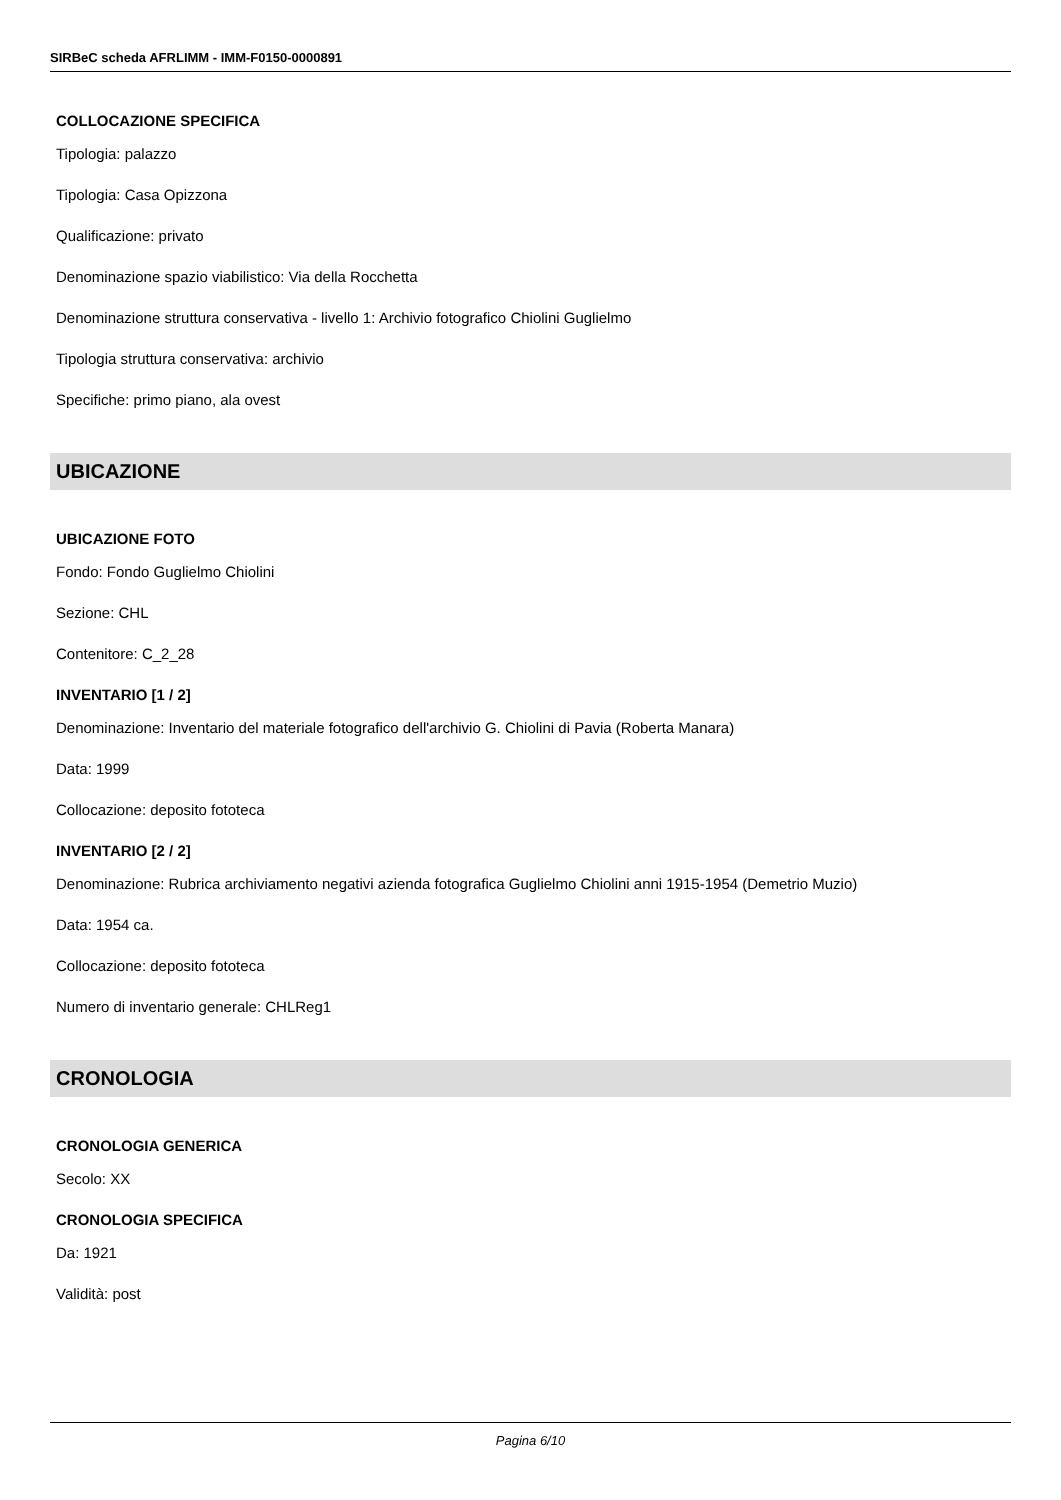SIRBeC scheda AFRLIMM - IMM-F0150-0000891
COLLOCAZIONE SPECIFICA
Tipologia: palazzo
Tipologia: Casa Opizzona
Qualificazione: privato
Denominazione spazio viabilistico: Via della Rocchetta
Denominazione struttura conservativa - livello 1: Archivio fotografico Chiolini Guglielmo
Tipologia struttura conservativa: archivio
Specifiche: primo piano, ala ovest
UBICAZIONE
UBICAZIONE FOTO
Fondo: Fondo Guglielmo Chiolini
Sezione: CHL
Contenitore: C_2_28
INVENTARIO [1 / 2]
Denominazione: Inventario del materiale fotografico dell'archivio G. Chiolini di Pavia (Roberta Manara)
Data: 1999
Collocazione: deposito fototeca
INVENTARIO [2 / 2]
Denominazione: Rubrica archiviamento negativi azienda fotografica Guglielmo Chiolini anni 1915-1954 (Demetrio Muzio)
Data: 1954 ca.
Collocazione: deposito fototeca
Numero di inventario generale: CHLReg1
CRONOLOGIA
CRONOLOGIA GENERICA
Secolo: XX
CRONOLOGIA SPECIFICA
Da: 1921
Validità: post
Pagina 6/10